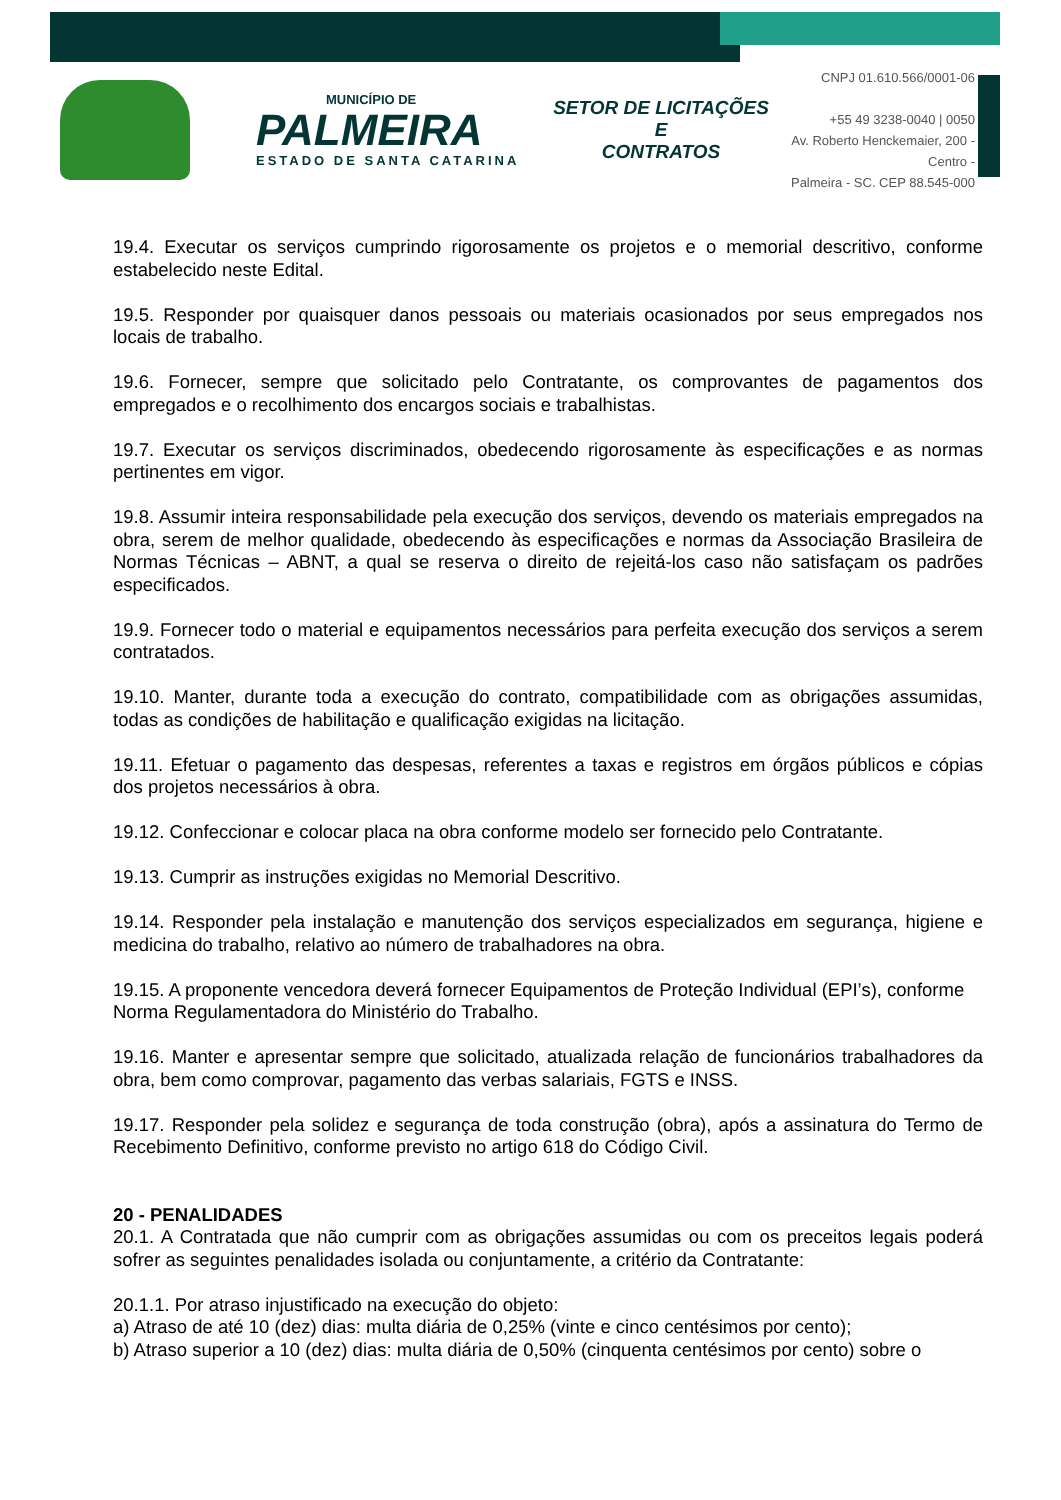MUNICÍPIO DE
PALMEIRA
ESTADO DE SANTA CATARINA
SETOR DE LICITAÇÕES E
CONTRATOS
CNPJ 01.610.566/0001-06
+55 49 3238-0040 | 0050
Av. Roberto Henckemaier, 200 - Centro -
Palmeira - SC. CEP 88.545-000
19.4. Executar os serviços cumprindo rigorosamente os projetos e o memorial descritivo, conforme estabelecido neste Edital.
19.5. Responder por quaisquer danos pessoais ou materiais ocasionados por seus empregados nos locais de trabalho.
19.6. Fornecer, sempre que solicitado pelo Contratante, os comprovantes de pagamentos dos empregados e o recolhimento dos encargos sociais e trabalhistas.
19.7. Executar os serviços discriminados, obedecendo rigorosamente às especificações e as normas pertinentes em vigor.
19.8. Assumir inteira responsabilidade pela execução dos serviços, devendo os materiais empregados na obra, serem de melhor qualidade, obedecendo às especificações e normas da Associação Brasileira de Normas Técnicas – ABNT, a qual se reserva o direito de rejeitá-los caso não satisfaçam os padrões especificados.
19.9. Fornecer todo o material e equipamentos necessários para perfeita execução dos serviços a serem contratados.
19.10. Manter, durante toda a execução do contrato, compatibilidade com as obrigações assumidas, todas as condições de habilitação e qualificação exigidas na licitação.
19.11. Efetuar o pagamento das despesas, referentes a taxas e registros em órgãos públicos e cópias dos projetos necessários à obra.
19.12. Confeccionar e colocar placa na obra conforme modelo ser fornecido pelo Contratante.
19.13. Cumprir as instruções exigidas no Memorial Descritivo.
19.14. Responder pela instalação e manutenção dos serviços especializados em segurança, higiene e medicina do trabalho, relativo ao número de trabalhadores na obra.
19.15. A proponente vencedora deverá fornecer Equipamentos de Proteção Individual (EPI’s), conforme Norma Regulamentadora do Ministério do Trabalho.
19.16. Manter e apresentar sempre que solicitado, atualizada relação de funcionários trabalhadores da obra, bem como comprovar, pagamento das verbas salariais, FGTS e INSS.
19.17. Responder pela solidez e segurança de toda construção (obra), após a assinatura do Termo de Recebimento Definitivo, conforme previsto no artigo 618 do Código Civil.
20 - PENALIDADES
20.1. A Contratada que não cumprir com as obrigações assumidas ou com os preceitos legais poderá sofrer as seguintes penalidades isolada ou conjuntamente, a critério da Contratante:
20.1.1. Por atraso injustificado na execução do objeto:
a) Atraso de até 10 (dez) dias: multa diária de 0,25% (vinte e cinco centésimos por cento);
b) Atraso superior a 10 (dez) dias: multa diária de 0,50% (cinquenta centésimos por cento) sobre o